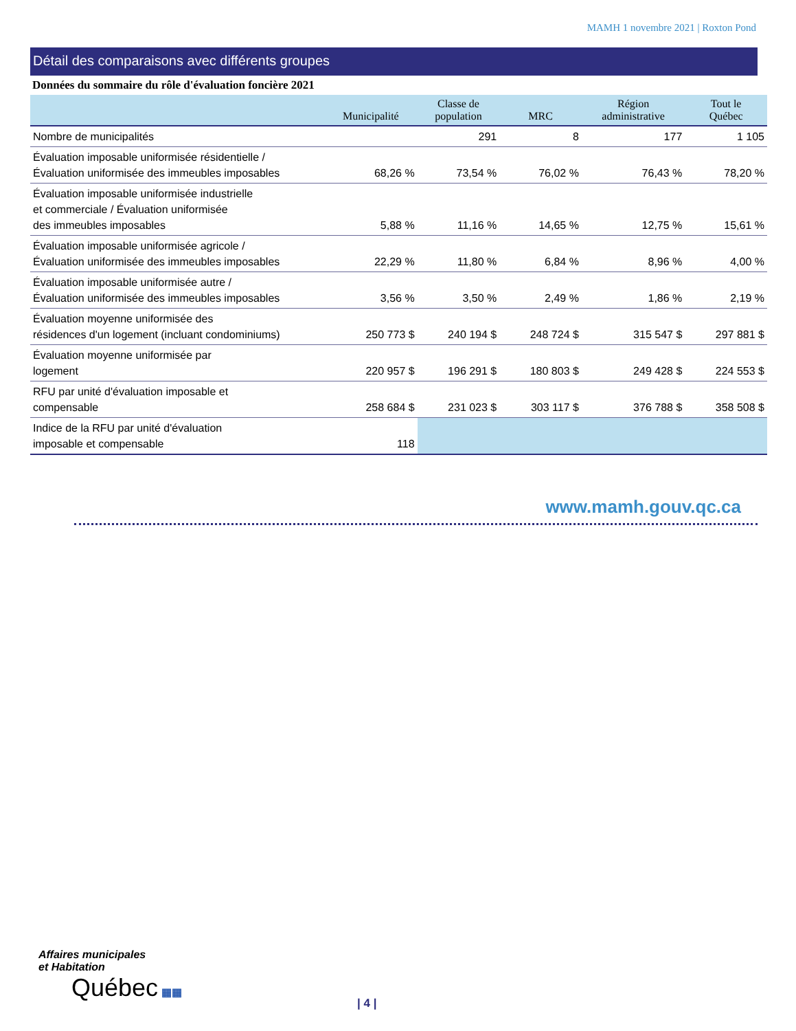MAMH 1 novembre 2021 | Roxton Pond
Détail des comparaisons avec différents groupes
Données du sommaire du rôle d'évaluation foncière 2021
| | Municipalité | Classe de population | MRC | Région administrative | Tout le Québec |
| --- | --- | --- | --- | --- | --- |
| Nombre de municipalités | | 291 | 8 | 177 | 1 105 |
| Évaluation imposable uniformisée résidentielle / Évaluation uniformisée des immeubles imposables | 68,26 % | 73,54 % | 76,02 % | 76,43 % | 78,20 % |
| Évaluation imposable uniformisée industrielle et commerciale / Évaluation uniformisée des immeubles imposables | 5,88 % | 11,16 % | 14,65 % | 12,75 % | 15,61 % |
| Évaluation imposable uniformisée agricole / Évaluation uniformisée des immeubles imposables | 22,29 % | 11,80 % | 6,84 % | 8,96 % | 4,00 % |
| Évaluation imposable uniformisée autre / Évaluation uniformisée des immeubles imposables | 3,56 % | 3,50 % | 2,49 % | 1,86 % | 2,19 % |
| Évaluation moyenne uniformisée des résidences d'un logement (incluant condominiums) | 250 773 $ | 240 194 $ | 248 724 $ | 315 547 $ | 297 881 $ |
| Évaluation moyenne uniformisée par logement | 220 957 $ | 196 291 $ | 180 803 $ | 249 428 $ | 224 553 $ |
| RFU par unité d'évaluation imposable et compensable | 258 684 $ | 231 023 $ | 303 117 $ | 376 788 $ | 358 508 $ |
| Indice de la RFU par unité d'évaluation imposable et compensable | 118 | | | | |
www.mamh.gouv.qc.ca
Affaires municipales
et Habitation
Québec ▦▦
| 4 |